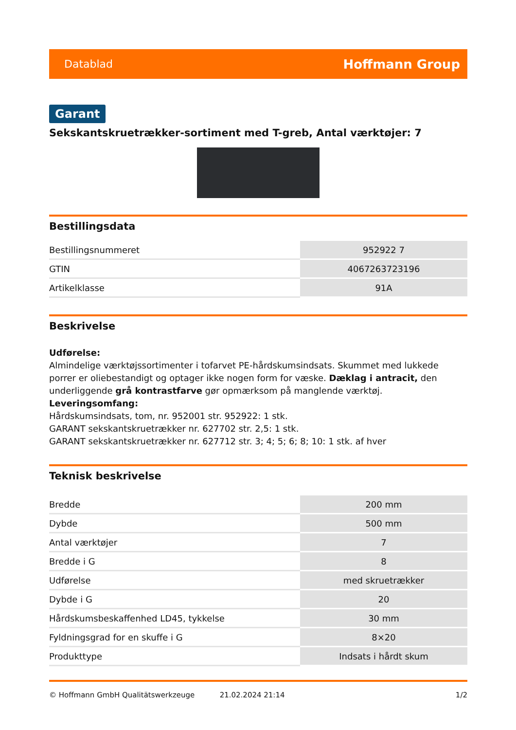Datablad Hoffmann Group
Garant
Sekskantskruetrækker-sortiment med T-greb, Antal værktøjer: 7
Bestillingsdata
| Bestillingsnummeret | 952922 7 |
| GTIN | 4067263723196 |
| Artikelklasse | 91A |
Beskrivelse
Udførelse:
Almindelige værktøjssortimenter i tofarvet PE-hårdskumsindsats. Skummet med lukkede porrer er oliebestandigt og optager ikke nogen form for væske. Dæklag i antracit, den underliggende grå kontrastfarve gør opmærksom på manglende værktøj.
Leveringsomfang:
Hårdskumsindsats, tom, nr. 952001 str. 952922: 1 stk.
GARANT sekskantskruetrækker nr. 627702 str. 2,5: 1 stk.
GARANT sekskantskruetrækker nr. 627712 str. 3; 4; 5; 6; 8; 10: 1 stk. af hver
Teknisk beskrivelse
| Bredde | 200 mm |
| Dybde | 500 mm |
| Antal værktøjer | 7 |
| Bredde i G | 8 |
| Udførelse | med skruetrækker |
| Dybde i G | 20 |
| Hårdskumsbeskaffenhed LD45, tykkelse | 30 mm |
| Fyldningsgrad for en skuffe i G | 8×20 |
| Produkttype | Indsats i hårdt skum |
© Hoffmann GmbH Qualitätswerkzeuge 21.02.2024 21:14 1/2